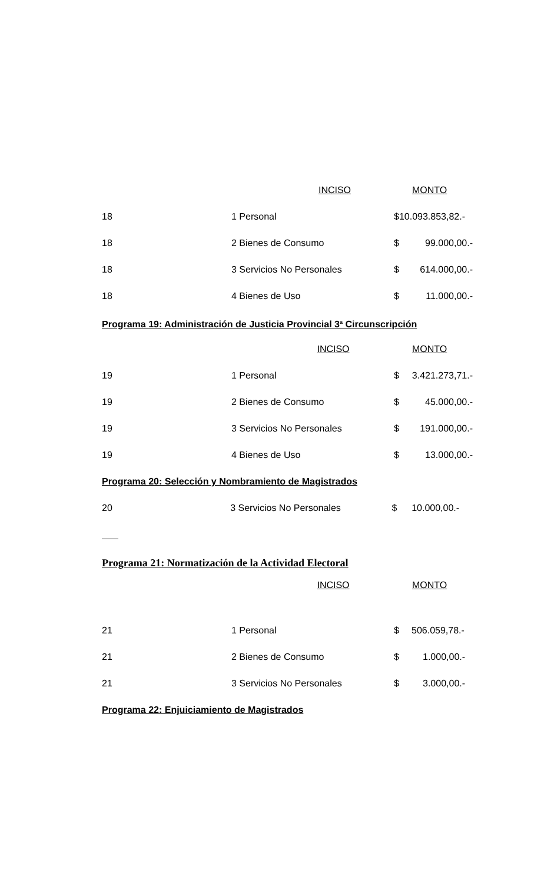| | INCISO | MONTO | |
| --- | --- | --- | --- |
| 18 | 1 Personal | $10.093.853,82.- | |
| 18 | 2 Bienes de Consumo | $ | 99.000,00.- |
| 18 | 3 Servicios No Personales | $ | 614.000,00.- |
| 18 | 4 Bienes de Uso | $ | 11.000,00.- |
Programa 19: Administración de Justicia Provincial 3<sup>a</sup> Circunscripción
| | INCISO | MONTO | |
| --- | --- | --- | --- |
| 19 | 1 Personal | $ | 3.421.273,71.- |
| 19 | 2 Bienes de Consumo | $ | 45.000,00.- |
| 19 | 3 Servicios No Personales | $ | 191.000,00.- |
| 19 | 4 Bienes de Uso | $ | 13.000,00.- |
Programa 20: Selección y Nombramiento de Magistrados
| 20 | 3 Servicios No Personales | $ | 10.000,00.- |
Programa 21: Normatización de la Actividad Electoral
| | INCISO | MONTO | |
| --- | --- | --- | --- |
| 21 | 1 Personal | $ | 506.059,78.- |
| 21 | 2 Bienes de Consumo | $ | 1.000,00.- |
| 21 | 3 Servicios No Personales | $ | 3.000,00.- |
Programa 22: Enjuiciamiento de Magistrados